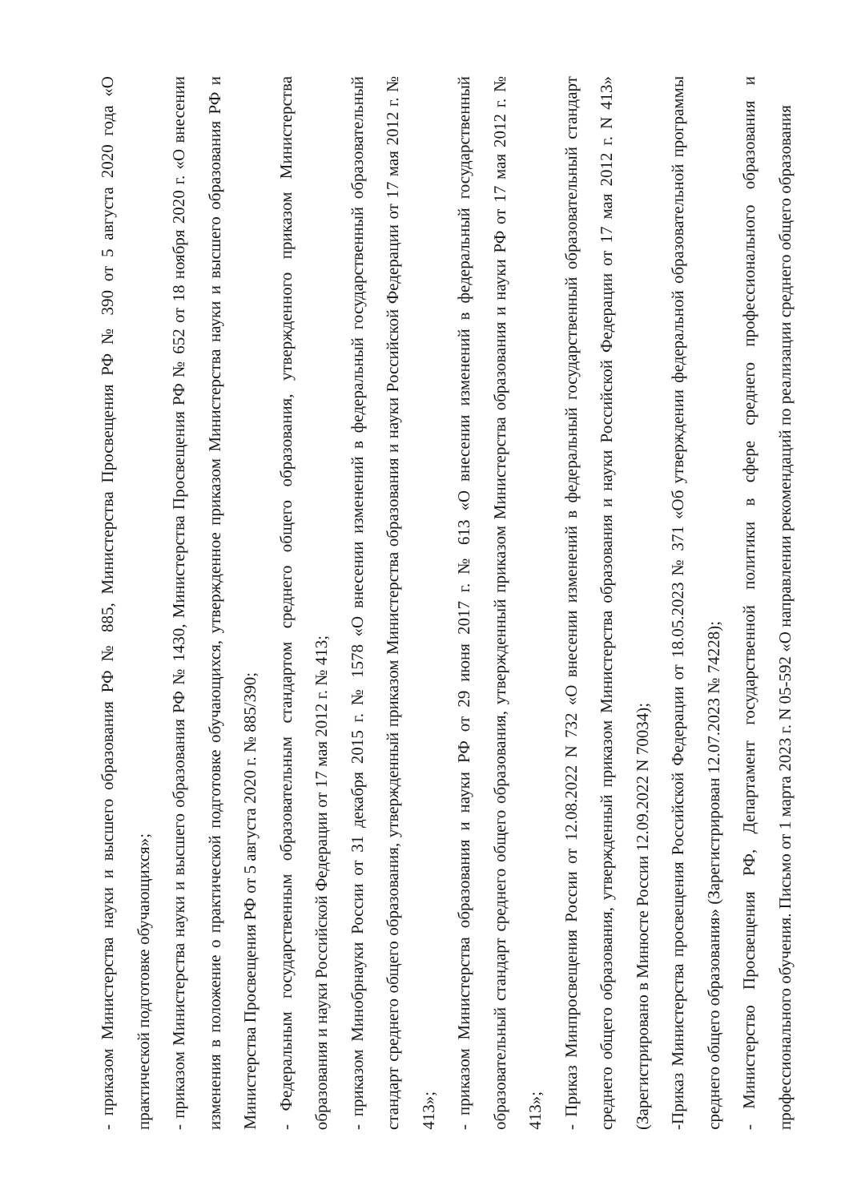- приказом Министерства науки и высшего образования РФ № 885, Министерства Просвещения РФ № 390 от 5 августа 2020 года «О практической подготовке обучающихся»;
- приказом Министерства науки и высшего образования РФ № 1430, Министерства Просвещения РФ № 652 от 18 ноября 2020 г. «О внесении изменения в положение о практической подготовке обучающихся, утвержденное приказом Министерства науки и высшего образования РФ и Министерства Просвещения РФ от 5 августа 2020 г. № 885/390;
- Федеральным государственным образовательным стандартом среднего общего образования, утвержденного приказом Министерства образования и науки Российской Федерации от 17 мая 2012 г. № 413;
- приказом Минобрнауки России от 31 декабря 2015 г. № 1578 «О внесении изменений в федеральный государственный образовательный стандарт среднего общего образования, утвержденный приказом Министерства образования и науки Российской Федерации от 17 мая 2012 г. № 413»;
- приказом Министерства образования и науки РФ от 29 июня 2017 г. № 613 «О внесении изменений в федеральный государственный образовательный стандарт среднего общего образования, утвержденный приказом Министерства образования и науки РФ от 17 мая 2012 г. № 413»;
- Приказ Минпросвещения России от 12.08.2022 N 732 «О внесении изменений в федеральный государственный образовательный стандарт среднего общего образования, утвержденный приказом Министерства образования и науки Российской Федерации от 17 мая 2012 г. N 413» (Зарегистрировано в Минюсте России 12.09.2022 N 70034);
-Приказ Министерства просвещения Российской Федерации от 18.05.2023 № 371 «Об утверждении федеральной образовательной программы среднего общего образования» (Зарегистрирован 12.07.2023 № 74228);
- Министерство Просвещения РФ, Департамент государственной политики в сфере среднего профессионального образования и профессионального обучения. Письмо от 1 марта 2023 г. N 05-592 «О направлении рекомендаций по реализации среднего общего образования